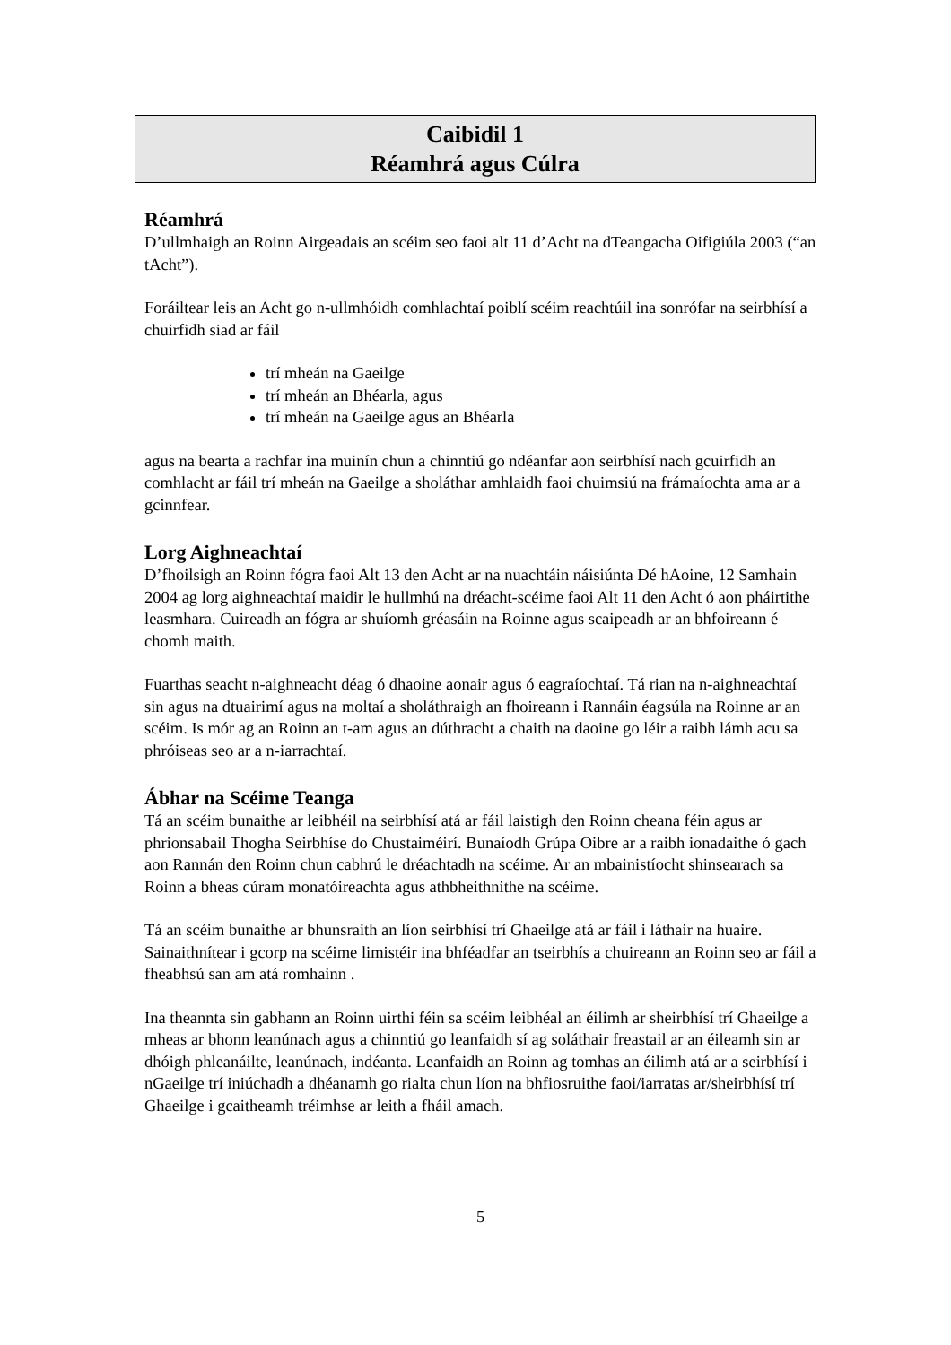Caibidil 1
Réamhrá agus Cúlra
Réamhrá
D’ullmhaigh an Roinn Airgeadais an scéim seo faoi alt 11 d’Acht na dTeangacha Oifigiúla 2003 (“an tAcht”).
Foráiltear leis an Acht go n-ullmhóidh comhlachtaí poiblí scéim reachtúil ina sonrófar na seirbhísí a chuirfidh siad ar fáil
trí mheán na Gaeilge
trí mheán an Bhéarla, agus
trí mheán na Gaeilge agus an Bhéarla
agus na bearta a rachfar ina muinín chun a chinntiú go ndéanfar aon seirbhísí nach gcuirfidh an comhlacht ar fáil trí mheán na Gaeilge a sholáthar amhlaidh faoi chuimsiú na frámaíochta ama ar a gcinnfear.
Lorg Aighneachtaí
D’fhoilsigh an Roinn fógra faoi Alt 13 den Acht ar na nuachtáin náisiúnta Dé hAoine, 12 Samhain 2004 ag lorg aighneachtaí maidir le hullmhú na dréacht-scéime faoi Alt 11 den Acht ó aon pháirtithe leasmhara. Cuireadh an fógra ar shuíomh gréasáin na Roinne agus scaipeadh ar an bhfoireann é chomh maith.
Fuarthas seacht n-aighneacht déag ó dhaoine aonair agus ó eagraíochtaí. Tá rian na n-aighneachtaí sin agus na dtuairimí agus na moltaí a sholáthraigh an fhoireann i Rannáin éagsúla na Roinne ar an scéim. Is mór ag an Roinn an t-am agus an dúthracht a chaith na daoine go léir a raibh lámh acu sa phróiseas seo ar a n-iarrachtaí.
Ábhar na Scéime Teanga
Tá an scéim bunaithe ar leibhéil na seirbhísí atá ar fáil laistigh den Roinn cheana féin agus ar phrionsabail Thogha Seirbhíse do Chustaiméirí. Bunaíodh Grúpa Oibre ar a raibh ionadaithe ó gach aon Rannán den Roinn chun cabhrú le dréachtadh na scéime. Ar an mbainistíocht shinsearach sa Roinn a bheas cúram monatóireachta agus athbheithnithe na scéime.
Tá an scéim bunaithe ar bhunsraith an líon seirbhísí trí Ghaeilge atá ar fáil i láthair na huaire. Sainaithnítear i gcorp na scéime limistéir ina bhféadfar an tseirbhís a chuireann an Roinn seo ar fáil a fheabhsú san am atá romhainn .
Ina theannta sin gabhann an Roinn uirthi féin sa scéim leibhéal an éilimh ar sheirbhísí trí Ghaeilge a mheas ar bhonn leanúnach agus a chinntiú go leanfaidh sí ag soláthair freastail ar an éileamh sin ar dhóigh phleanáilte, leanúnach, indéanta. Leanfaidh an Roinn ag tomhas an éilimh atá ar a seirbhísí i nGaeilge trí iniúchadh a dhéanamh go rialta chun líon na bhfiosruithe faoi/iarratas ar/sheirbhísí trí Ghaeilge i gcaitheamh tréimhse ar leith a fháil amach.
5